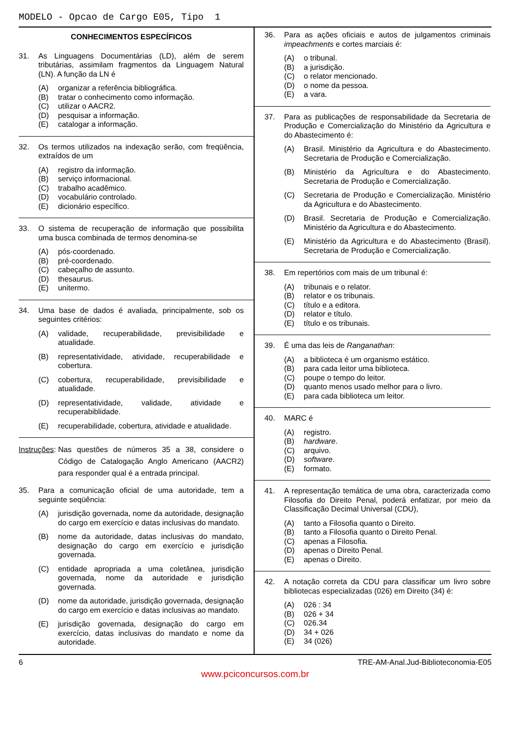MODELO - Opcao de Cargo E05, Tipo 1
CONHECIMENTOS ESPECÍFICOS
31. As Linguagens Documentárias (LD), além de serem tributárias, assimilam fragmentos da Linguagem Natural (LN). A função da LN é
(A) organizar a referência bibliográfica.
(B) tratar o conhecimento como informação.
(C) utilizar o AACR2.
(D) pesquisar a informação.
(E) catalogar a informação.
32. Os termos utilizados na indexação serão, com freqüência, extraídos de um
(A) registro da informação.
(B) serviço informacional.
(C) trabalho acadêmico.
(D) vocabulário controlado.
(E) dicionário específico.
33. O sistema de recuperação de informação que possibilita uma busca combinada de termos denomina-se
(A) pós-coordenado.
(B) pré-coordenado.
(C) cabeçalho de assunto.
(D) thesaurus.
(E) unitermo.
34. Uma base de dados é avaliada, principalmente, sob os seguintes critérios:
(A) validade, recuperabilidade, previsibilidade e atualidade.
(B) representatividade, atividade, recuperabilidade e cobertura.
(C) cobertura, recuperabilidade, previsibilidade e atualidade.
(D) representatividade, validade, atividade e recuperabiblidade.
(E) recuperabilidade, cobertura, atividade e atualidade.
Instruções: Nas questões de números 35 a 38, considere o Código de Catalogação Anglo Americano (AACR2) para responder qual é a entrada principal.
35. Para a comunicação oficial de uma autoridade, tem a seguinte seqüência:
(A) jurisdição governada, nome da autoridade, designação do cargo em exercício e datas inclusivas do mandato.
(B) nome da autoridade, datas inclusivas do mandato, designação do cargo em exercício e jurisdição governada.
(C) entidade apropriada a uma coletânea, jurisdição governada, nome da autoridade e jurisdição governada.
(D) nome da autoridade, jurisdição governada, designação do cargo em exercício e datas inclusivas ao mandato.
(E) jurisdição governada, designação do cargo em exercício, datas inclusivas do mandato e nome da autoridade.
36. Para as ações oficiais e autos de julgamentos criminais impeachments e cortes marciais é:
(A) o tribunal.
(B) a jurisdição.
(C) o relator mencionado.
(D) o nome da pessoa.
(E) a vara.
37. Para as publicações de responsabilidade da Secretaria de Produção e Comercialização do Ministério da Agricultura e do Abastecimento é:
(A) Brasil. Ministério da Agricultura e do Abastecimento. Secretaria de Produção e Comercialização.
(B) Ministério da Agricultura e do Abastecimento. Secretaria de Produção e Comercialização.
(C) Secretaria de Produção e Comercialização. Ministério da Agricultura e do Abastecimento.
(D) Brasil. Secretaria de Produção e Comercialização. Ministério da Agricultura e do Abastecimento.
(E) Ministério da Agricultura e do Abastecimento (Brasil). Secretaria de Produção e Comercialização.
38. Em repertórios com mais de um tribunal é:
(A) tribunais e o relator.
(B) relator e os tribunais.
(C) título e a editora.
(D) relator e título.
(E) título e os tribunais.
39. É uma das leis de Ranganathan:
(A) a biblioteca é um organismo estático.
(B) para cada leitor uma biblioteca.
(C) poupe o tempo do leitor.
(D) quanto menos usado melhor para o livro.
(E) para cada biblioteca um leitor.
40. MARC é
(A) registro.
(B) hardware.
(C) arquivo.
(D) software.
(E) formato.
41. A representação temática de uma obra, caracterizada como Filosofia do Direito Penal, poderá enfatizar, por meio da Classificação Decimal Universal (CDU),
(A) tanto a Filosofia quanto o Direito.
(B) tanto a Filosofia quanto o Direito Penal.
(C) apenas a Filosofia.
(D) apenas o Direito Penal.
(E) apenas o Direito.
42. A notação correta da CDU para classificar um livro sobre bibliotecas especializadas (026) em Direito (34) é:
(A) 026 : 34
(B) 026 + 34
(C) 026.34
(D) 34 + 026
(E) 34 (026)
6 TRE-AM-Anal.Jud-Biblioteconomia-E05
www.pciconcursos.com.br